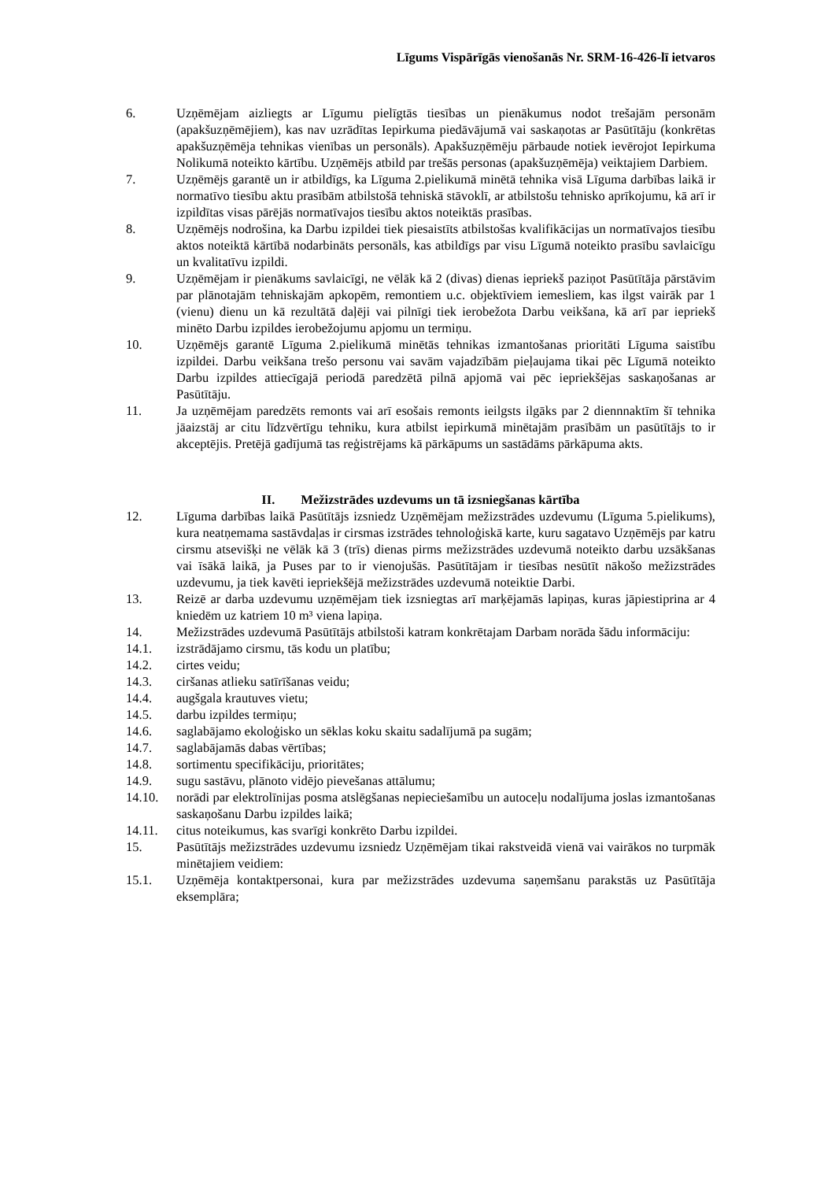Līgums Vispārīgās vienošanās Nr. SRM-16-426-lī ietvaros
6. Uzņēmējam aizliegts ar Līgumu pielīgtās tiesības un pienākumus nodot trešajām personām (apakšuzņēmējiem), kas nav uzrādītas Iepirkuma piedāvājumā vai saskaņotas ar Pasūtītāju (konkrētas apakšuzņēmēja tehnikas vienības un personāls). Apakšuzņēmēju pārbaude notiek ievērojot Iepirkuma Nolikumā noteikto kārtību. Uzņēmējs atbild par trešās personas (apakšuzņēmēja) veiktajiem Darbiem.
7. Uzņēmējs garantē un ir atbildīgs, ka Līguma 2.pielikumā minētā tehnika visā Līguma darbības laikā ir normatīvo tiesību aktu prasībām atbilstošā tehniskā stāvoklī, ar atbilstošu tehnisko aprīkojumu, kā arī ir izpildītas visas pārējās normatīvajos tiesību aktos noteiktās prasības.
8. Uzņēmējs nodrošina, ka Darbu izpildei tiek piesaistīts atbilstošas kvalifikācijas un normatīvajos tiesību aktos noteiktā kārtībā nodarbināts personāls, kas atbildīgs par visu Līgumā noteikto prasību savlaicīgu un kvalitatīvu izpildi.
9. Uzņēmējam ir pienākums savlaicīgi, ne vēlāk kā 2 (divas) dienas iepriekš paziņot Pasūtītāja pārstāvim par plānotajām tehniskajām apkopēm, remontiem u.c. objektīviem iemesliem, kas ilgst vairāk par 1 (vienu) dienu un kā rezultātā daļēji vai pilnīgi tiek ierobežota Darbu veikšana, kā arī par iepriekš minēto Darbu izpildes ierobežojumu apjomu un termiņu.
10. Uzņēmējs garantē Līguma 2.pielikumā minētās tehnikas izmantošanas prioritāti Līguma saistību izpildei. Darbu veikšana trešo personu vai savām vajadzībām pieļaujama tikai pēc Līgumā noteikto Darbu izpildes attiecīgajā periodā paredzētā pilnā apjomā vai pēc iepriekšējas saskaņošanas ar Pasūtītāju.
11. Ja uzņēmējam paredzēts remonts vai arī esošais remonts ieilgsts ilgāks par 2 diennnaktīm šī tehnika jāaizstāj ar citu līdzvērtīgu tehniku, kura atbilst iepirkumā minētajām prasībām un pasūtītājs to ir akceptējis. Pretējā gadījumā tas reģistrējams kā pārkāpums un sastādāms pārkāpuma akts.
II. Mežizstrādes uzdevums un tā izsniegšanas kārtība
12. Līguma darbības laikā Pasūtītājs izsniedz Uzņēmējam mežizstrādes uzdevumu (Līguma 5.pielikums), kura neatņemama sastāvdaļas ir cirsmas izstrādes tehnoloģiskā karte, kuru sagatavo Uzņēmējs par katru cirsmu atsevišķi ne vēlāk kā 3 (trīs) dienas pirms mežizstrādes uzdevumā noteikto darbu uzsākšanas vai īsākā laikā, ja Puses par to ir vienojušās. Pasūtītājam ir tiesības nesūtīt nākošo mežizstrādes uzdevumu, ja tiek kavēti iepriekšējā mežizstrādes uzdevumā noteiktie Darbi.
13. Reizē ar darba uzdevumu uzņēmējam tiek izsniegtas arī marķējamās lapiņas, kuras jāpiestiprina ar 4 kniedēm uz katriem 10 m³ viena lapiņa.
14. Mežizstrādes uzdevumā Pasūtītājs atbilstoši katram konkrētajam Darbam norāda šādu informāciju:
14.1. izstrādājamo cirsmu, tās kodu un platību;
14.2. cirtes veidu;
14.3. ciršanas atlieku satīrīšanas veidu;
14.4. augšgala krautuves vietu;
14.5. darbu izpildes termiņu;
14.6. saglabājamo ekoloģisko un sēklas koku skaitu sadalījumā pa sugām;
14.7. saglabājamās dabas vērtības;
14.8. sortimentu specifikāciju, prioritātes;
14.9. sugu sastāvu, plānoto vidējo pievešanas attālumu;
14.10. norādi par elektrolīnijas posma atslēgšanas nepieciešamību un autoceļu nodalījuma joslas izmantošanas saskaņošanu Darbu izpildes laikā;
14.11. citus noteikumus, kas svarīgi konkrēto Darbu izpildei.
15. Pasūtītājs mežizstrādes uzdevumu izsniedz Uzņēmējam tikai rakstveidā vienā vai vairākos no turpmāk minētajiem veidiem:
15.1. Uzņēmēja kontaktpersonai, kura par mežizstrādes uzdevuma saņemšanu parakstās uz Pasūtītāja eksemplāra;